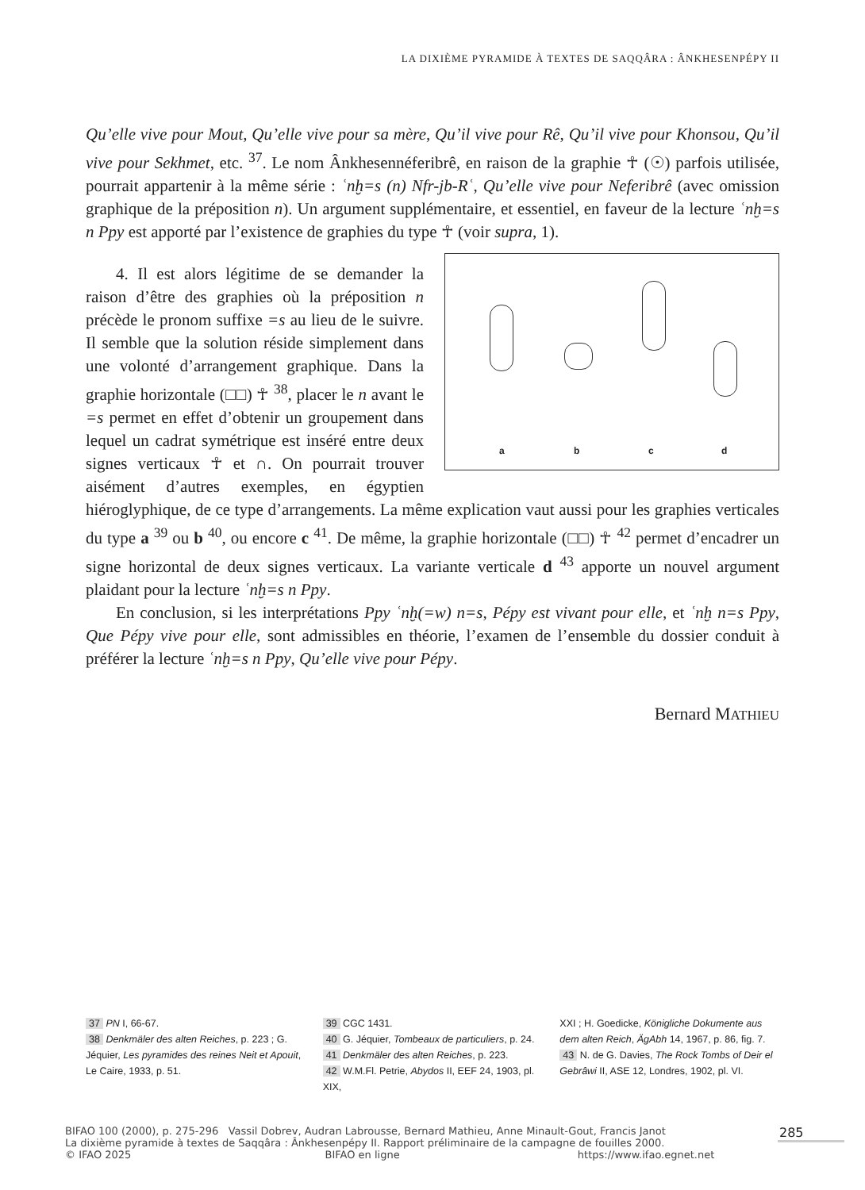LA DIXIÈME PYRAMIDE À TEXTES DE SAQQÂRA : ÂNKHESENPÉPY II
Qu’elle vive pour Mout, Qu’elle vive pour sa mère, Qu’il vive pour Rê, Qu’il vive pour Khonsou, Qu’il vive pour Sekhmet, etc. <sup>37</sup>. Le nom Ânkhesennéferibrê, en raison de la graphie ☥ (☉) parfois utilisée, pourrait appartenir à la même série : ʿnḫ=s (n) Nfr-jb-Rʿ, Qu’elle vive pour Neferibrê (avec omission graphique de la préposition n). Un argument supplémentaire, et essentiel, en faveur de la lecture ʿnḫ=s n Ppy est apporté par l’existence de graphies du type ☥ (voir supra, 1).
a b c d
4. Il est alors légitime de se demander la raison d’être des graphies où la préposition n précède le pronom suffixe =s au lieu de le suivre. Il semble que la solution réside simplement dans une volonté d’arrangement graphique. Dans la graphie horizontale (□□) ☥ <sup>38</sup>, placer le n avant le =s permet en effet d’obtenir un groupement dans lequel un cadrat symétrique est inséré entre deux signes verticaux ☥ et ∩. On pourrait trouver aisément d’autres exemples, en égyptien hiéroglyphique, de ce type d’arrangements. La même explication vaut aussi pour les graphies verticales du type a <sup>39</sup> ou b <sup>40</sup>, ou encore c <sup>41</sup>. De même, la graphie horizontale (□□) ☥ <sup>42</sup> permet d’encadrer un signe horizontal de deux signes verticaux. La variante verticale d <sup>43</sup> apporte un nouvel argument plaidant pour la lecture ʿnḫ=s n Ppy.
En conclusion, si les interprétations Ppy ʿnḫ(=w) n=s, Pépy est vivant pour elle, et ʿnḫ n=s Ppy, Que Pépy vive pour elle, sont admissibles en théorie, l’examen de l’ensemble du dossier conduit à préférer la lecture ʿnḫ=s n Ppy, Qu’elle vive pour Pépy.
Bernard MATHIEU
37 PN I, 66-67.
38 Denkmäler des alten Reiches, p. 223 ; G. Jéquier, Les pyramides des reines Neit et Apouit, Le Caire, 1933, p. 51.
39 CGC 1431.
40 G. Jéquier, Tombeaux de particuliers, p. 24.
41 Denkmäler des alten Reiches, p. 223.
42 W.M.Fl. Petrie, Abydos II, EEF 24, 1903, pl. XIX,
XXI ; H. Goedicke, Königliche Dokumente aus dem alten Reich, ÄgAbh 14, 1967, p. 86, fig. 7.
43 N. de G. Davies, The Rock Tombs of Deir el Gebrâwi II, ASE 12, Londres, 1902, pl. VI.
BIFAO 100 (2000), p. 275-296 Vassil Dobrev, Audran Labrousse, Bernard Mathieu, Anne Minault-Gout, Francis Janot
La dixième pyramide à textes de Saqqâra : Ânkhesenpépy II. Rapport préliminaire de la campagne de fouilles 2000.
© IFAO 2025 BIFAO en ligne https://www.ifao.egnet.net
285